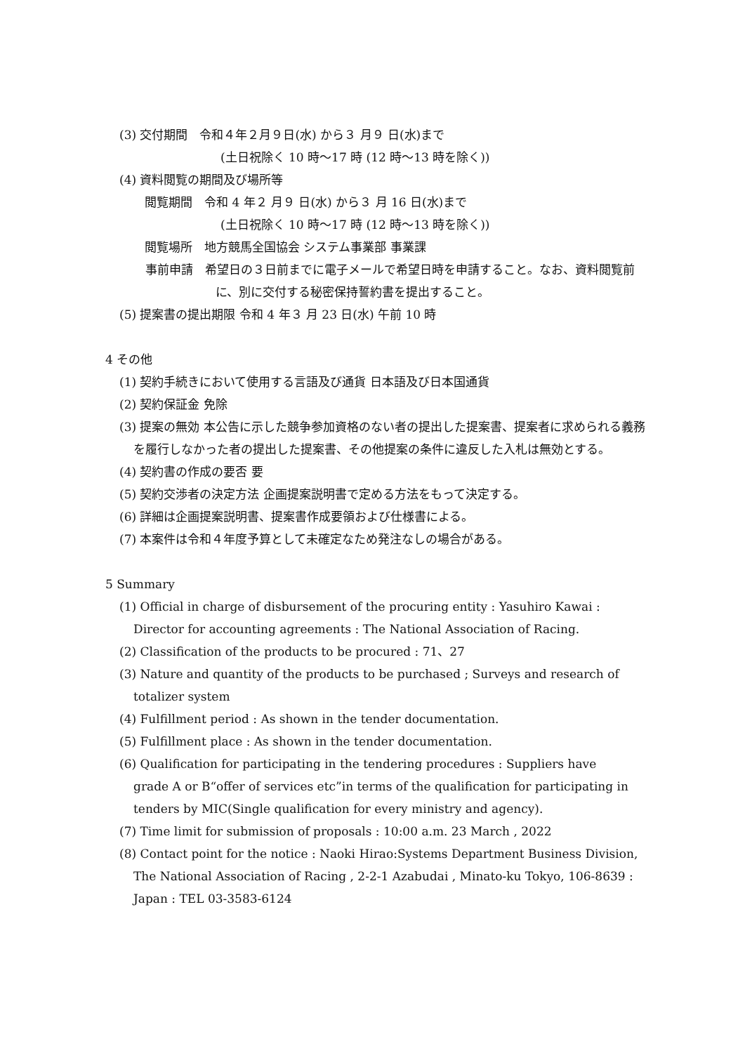(3) 交付期間　令和４年２月９日(水) から３ 月９ 日(水)まで
(土日祝除く 10 時〜17 時 (12 時〜13 時を除く))
(4) 資料閲覧の期間及び場所等
閲覧期間　令和 4 年２ 月９ 日(水) から３ 月 16 日(水)まで
(土日祝除く 10 時〜17 時 (12 時〜13 時を除く))
閲覧場所　地方競馬全国協会 システム事業部 事業課
事前申請　希望日の３日前までに電子メールで希望日時を申請すること。なお、資料閲覧前に、別に交付する秘密保持誓約書を提出すること。
(5) 提案書の提出期限 令和 4 年３ 月 23 日(水) 午前 10 時
4 その他
(1) 契約手続きにおいて使用する言語及び通貨 日本語及び日本国通貨
(2) 契約保証金 免除
(3) 提案の無効 本公告に示した競争参加資格のない者の提出した提案書、提案者に求められる義務を履行しなかった者の提出した提案書、その他提案の条件に違反した入札は無効とする。
(4) 契約書の作成の要否 要
(5) 契約交渉者の決定方法 企画提案説明書で定める方法をもって決定する。
(6) 詳細は企画提案説明書、提案書作成要領および仕様書による。
(7) 本案件は令和４年度予算として未確定なため発注なしの場合がある。
5 Summary
(1) Official in charge of disbursement of the procuring entity : Yasuhiro Kawai : Director for accounting agreements : The National Association of Racing.
(2) Classification of the products to be procured : 71、27
(3) Nature and quantity of the products to be purchased ; Surveys and research of totalizer system
(4) Fulfillment period : As shown in the tender documentation.
(5) Fulfillment place : As shown in the tender documentation.
(6) Qualification for participating in the tendering procedures : Suppliers have
grade A or B“offer of services etc”in terms of the qualification for participating in
tenders by MIC(Single qualification for every ministry and agency).
(7) Time limit for submission of proposals : 10:00 a.m. 23 March , 2022
(8) Contact point for the notice : Naoki Hirao:Systems Department Business Division, The National Association of Racing , 2-2-1 Azabudai , Minato-ku Tokyo, 106-8639 : Japan : TEL 03-3583-6124